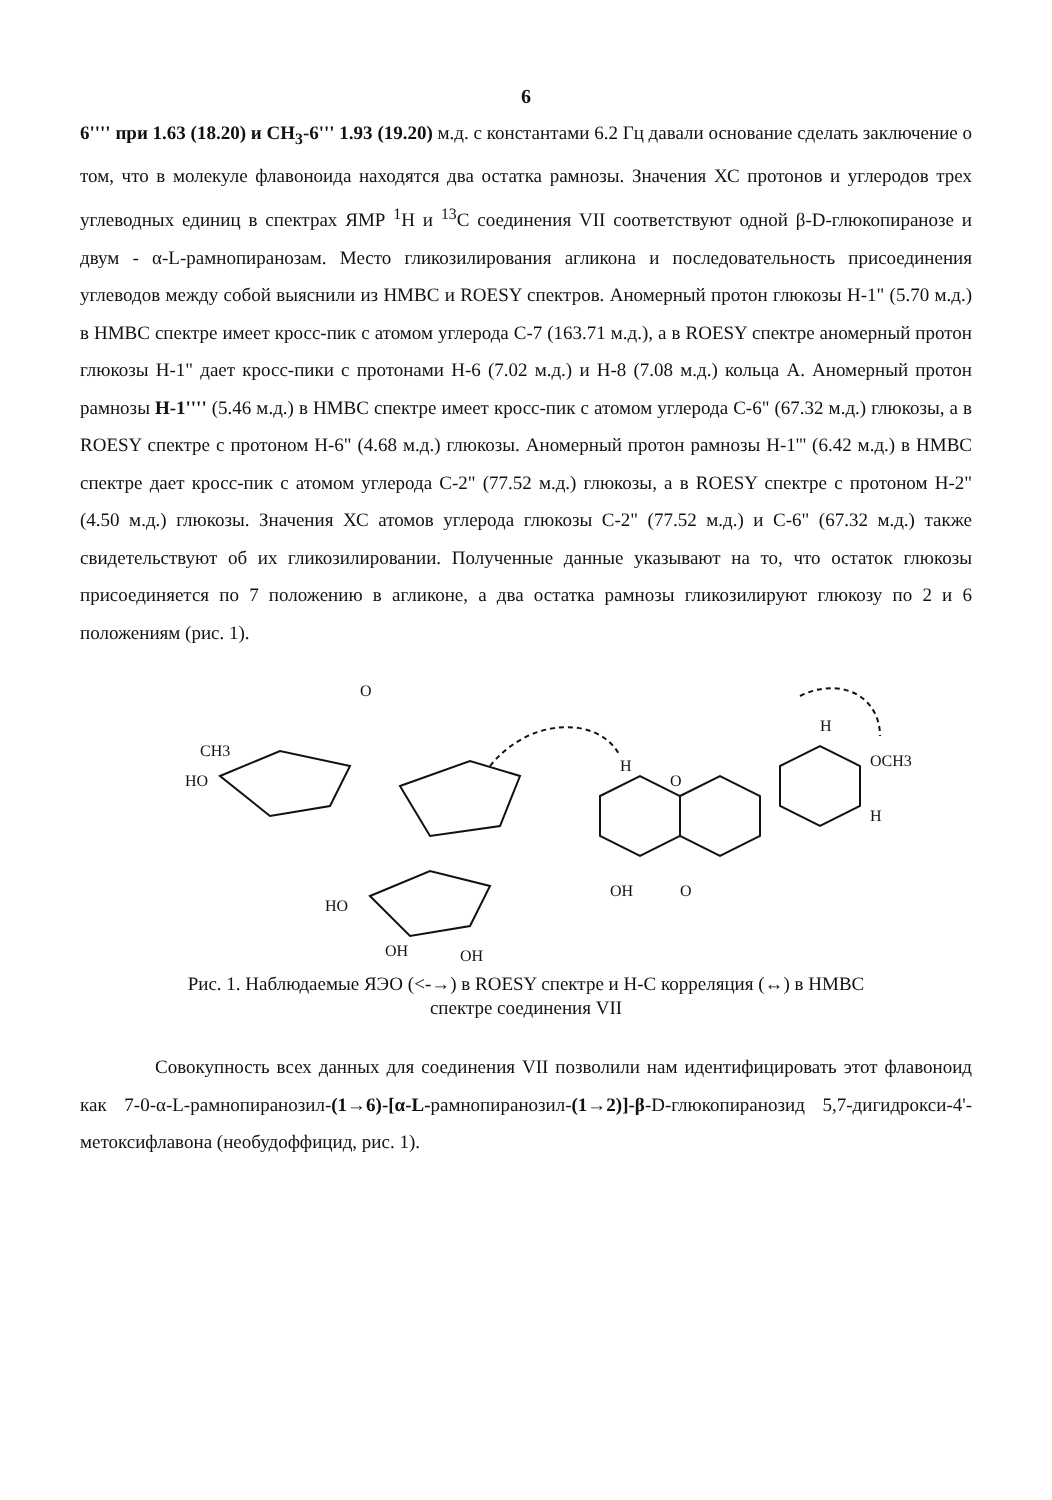6
6'''' при 1.63 (18.20) и CH<sub>3</sub>-6''' 1.93 (19.20) м.д. с константами 6.2 Гц давали основание сделать заключение о том, что в молекуле флавоноида находятся два остатка рамнозы. Значения ХС протонов и углеродов трех углеводных единиц в спектрах ЯМР <sup>1</sup>Н и <sup>13</sup>С соединения VII соответствуют одной β-D-глюкопиранозе и двум - α-L-рамнопиранозам. Место гликозилирования агликона и последовательность присоединения углеводов между собой выяснили из НМВС и ROESY спектров. Аномерный протон глюкозы Н-1" (5.70 м.д.) в НМВС спектре имеет кросс-пик с атомом углерода С-7 (163.71 м.д.), а в ROESY спектре аномерный протон глюкозы Н-1" дает кросс-пики с протонами Н-6 (7.02 м.д.) и Н-8 (7.08 м.д.) кольца А. Аномерный протон рамнозы Н-1'''' (5.46 м.д.) в НМВС спектре имеет кросс-пик с атомом углерода С-6" (67.32 м.д.) глюкозы, а в ROESY спектре с протоном Н-6" (4.68 м.д.) глюкозы. Аномерный протон рамнозы Н-1''' (6.42 м.д.) в НМВС спектре дает кросс-пик с атомом углерода С-2" (77.52 м.д.) глюкозы, а в ROESY спектре с протоном Н-2" (4.50 м.д.) глюкозы. Значения ХС атомов углерода глюкозы С-2" (77.52 м.д.) и С-6" (67.32 м.д.) также свидетельствуют об их гликозилировании. Полученные данные указывают на то, что остаток глюкозы присоединяется по 7 положению в агликоне, а два остатка рамнозы гликозилируют глюкозу по 2 и 6 положениям (рис. 1).
HO
CH3
O
H
O
OH
O
OCH3
H
H
HO
OH
OH
Рис. 1. Наблюдаемые ЯЭО (<-→) в ROESY спектре и Н-С корреляция (↔) в НМВС
спектре соединения VII
Совокупность всех данных для соединения VII позволили нам идентифицировать этот флавоноид как 7-0-α-L-рамнопиранозил-(1→6)-[α-L-рамнопиранозил-(1→2)]-β-D-глюкопиранозид 5,7-дигидрокси-4'-метоксифлавона (необудоффицид, рис. 1).